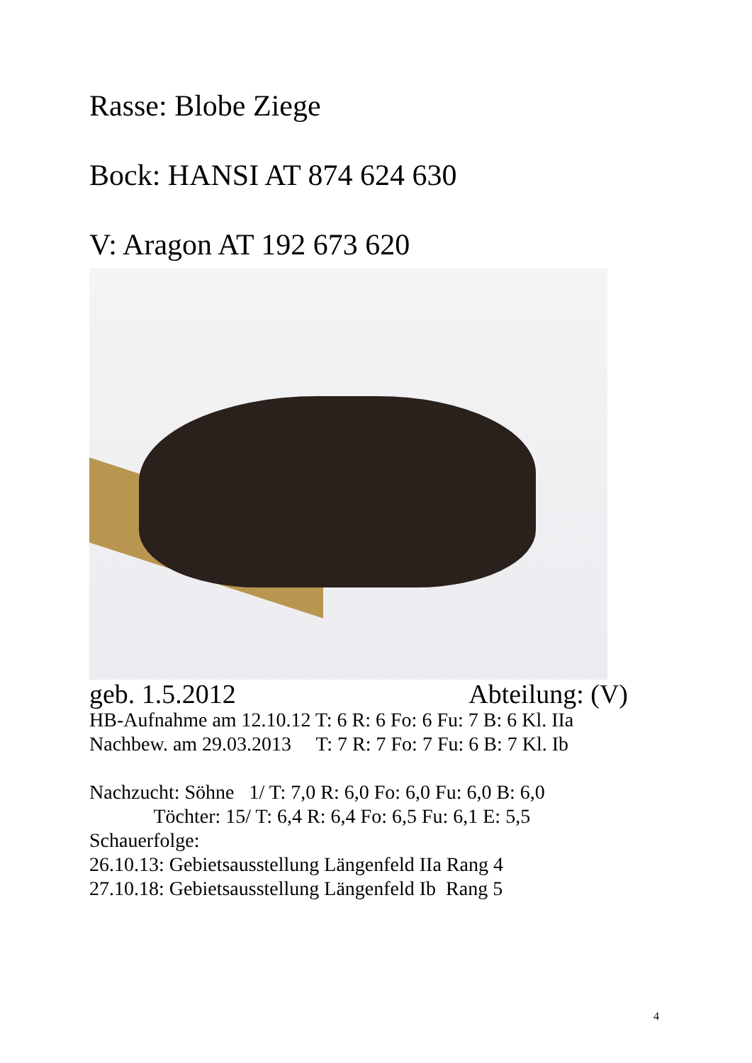Rasse: Blobe Ziege
Bock: HANSI AT 874 624 630
V: Aragon AT 192 673 620
geb. 1.5.2012 Abteilung: (V)
HB-Aufnahme am 12.10.12 T: 6 R: 6 Fo: 6 Fu: 7 B: 6 Kl. IIa Nachbew. am 29.03.2013 T: 7 R: 7 Fo: 7 Fu: 6 B: 7 Kl. Ib Nachzucht: Söhne 1/ T: 7,0 R: 6,0 Fo: 6,0 Fu: 6,0 B: 6,0 Töchter: 15/ T: 6,4 R: 6,4 Fo: 6,5 Fu: 6,1 E: 5,5 Schauerfolge: 26.10.13: Gebietsausstellung Längenfeld IIa Rang 4 27.10.18: Gebietsausstellung Längenfeld Ib Rang 5
4